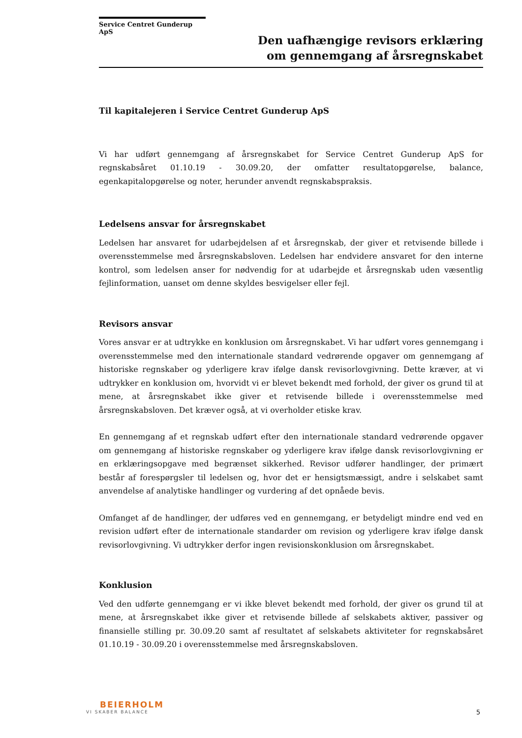Service Centret Gunderup ApS
Den uafhængige revisors erklæring
om gennemgang af årsregnskabet
Til kapitalejeren i Service Centret Gunderup ApS
Vi har udført gennemgang af årsregnskabet for Service Centret Gunderup ApS for regnskabsåret 01.10.19 - 30.09.20, der omfatter resultatopgørelse, balance, egenkapitalopgørelse og noter, herunder anvendt regnskabspraksis.
Ledelsens ansvar for årsregnskabet
Ledelsen har ansvaret for udarbejdelsen af et årsregnskab, der giver et retvisende billede i overensstemmelse med årsregnskabsloven. Ledelsen har endvidere ansvaret for den interne kontrol, som ledelsen anser for nødvendig for at udarbejde et årsregnskab uden væsentlig fejlinformation, uanset om denne skyldes besvigelser eller fejl.
Revisors ansvar
Vores ansvar er at udtrykke en konklusion om årsregnskabet. Vi har udført vores gennemgang i overensstemmelse med den internationale standard vedrørende opgaver om gennemgang af historiske regnskaber og yderligere krav ifølge dansk revisorlovgivning. Dette kræver, at vi udtrykker en konklusion om, hvorvidt vi er blevet bekendt med forhold, der giver os grund til at mene, at årsregnskabet ikke giver et retvisende billede i overensstemmelse med årsregnskabsloven. Det kræver også, at vi overholder etiske krav.
En gennemgang af et regnskab udført efter den internationale standard vedrørende opgaver om gennemgang af historiske regnskaber og yderligere krav ifølge dansk revisorlovgivning er en erklæringsopgave med begrænset sikkerhed. Revisor udfører handlinger, der primært består af forespørgsler til ledelsen og, hvor det er hensigtsmæssigt, andre i selskabet samt anvendelse af analytiske handlinger og vurdering af det opnåede bevis.
Omfanget af de handlinger, der udføres ved en gennemgang, er betydeligt mindre end ved en revision udført efter de internationale standarder om revision og yderligere krav ifølge dansk revisorlovgivning. Vi udtrykker derfor ingen revisionskonklusion om årsregnskabet.
Konklusion
Ved den udførte gennemgang er vi ikke blevet bekendt med forhold, der giver os grund til at mene, at årsregnskabet ikke giver et retvisende billede af selskabets aktiver, passiver og finansielle stilling pr. 30.09.20 samt af resultatet af selskabets aktiviteter for regnskabsåret 01.10.19 - 30.09.20 i overensstemmelse med årsregnskabsloven.
BEIERHOLM
VI SKABER BALANCE
5